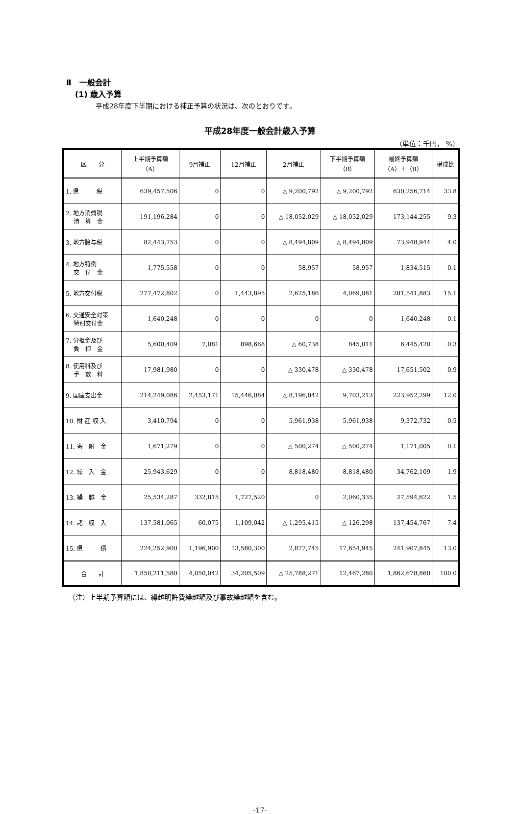Ⅱ　一般会計
(1) 歳入予算
平成28年度下半期における補正予算の状況は、次のとおりです。
平成28年度一般会計歳入予算
（単位：千円， %）
| 区 分 | 上半期予算額 （A） | 9月補正 | 12月補正 | 2月補正 | 下半期予算額 （B） | 最終予算額 （A）＋（B） | 構成比 |
| --- | --- | --- | --- | --- | --- | --- | --- |
| 1. 県 税 | 639,457,506 | 0 | 0 | △ 9,200,792 | △ 9,200,792 | 630,256,714 | 33.8 |
| 2. 地方消費税 清 算 金 | 191,196,284 | 0 | 0 | △ 18,052,029 | △ 18,052,029 | 173,144,255 | 9.3 |
| 3. 地方譲与税 | 82,443,753 | 0 | 0 | △ 8,494,809 | △ 8,494,809 | 73,948,944 | 4.0 |
| 4. 地方特例 交 付 金 | 1,775,558 | 0 | 0 | 58,957 | 58,957 | 1,834,515 | 0.1 |
| 5. 地方交付税 | 277,472,802 | 0 | 1,443,895 | 2,625,186 | 4,069,081 | 281,541,883 | 15.1 |
| 6. 交通安全対策 特別交付金 | 1,640,248 | 0 | 0 | 0 | 0 | 1,640,248 | 0.1 |
| 7. 分担金及び 負 担 金 | 5,600,409 | 7,081 | 898,668 | △ 60,738 | 845,011 | 6,445,420 | 0.3 |
| 8. 使用料及び 手 数 料 | 17,981,980 | 0 | 0 | △ 330,478 | △ 330,478 | 17,651,502 | 0.9 |
| 9. 国庫支出金 | 214,249,086 | 2,453,171 | 15,446,084 | △ 8,196,042 | 9,703,213 | 223,952,299 | 12.0 |
| 10. 財 産 収 入 | 3,410,794 | 0 | 0 | 5,961,938 | 5,961,938 | 9,372,732 | 0.5 |
| 11. 寄 附 金 | 1,671,279 | 0 | 0 | △ 500,274 | △ 500,274 | 1,171,005 | 0.1 |
| 12. 繰 入 金 | 25,943,629 | 0 | 0 | 8,818,480 | 8,818,480 | 34,762,109 | 1.9 |
| 13. 繰 越 金 | 25,534,287 | 332,815 | 1,727,520 | 0 | 2,060,335 | 27,594,622 | 1.5 |
| 14. 諸 収 入 | 137,581,065 | 60,075 | 1,109,042 | △ 1,295,415 | △ 126,298 | 137,454,767 | 7.4 |
| 15. 県 債 | 224,252,900 | 1,196,900 | 13,580,300 | 2,877,745 | 17,654,945 | 241,907,845 | 13.0 |
| 合 計 | 1,850,211,580 | 4,050,042 | 34,205,509 | △ 25,788,271 | 12,467,280 | 1,862,678,860 | 100.0 |
（注）上半期予算額には、繰越明許費繰越額及び事故繰越額を含む。
-17-